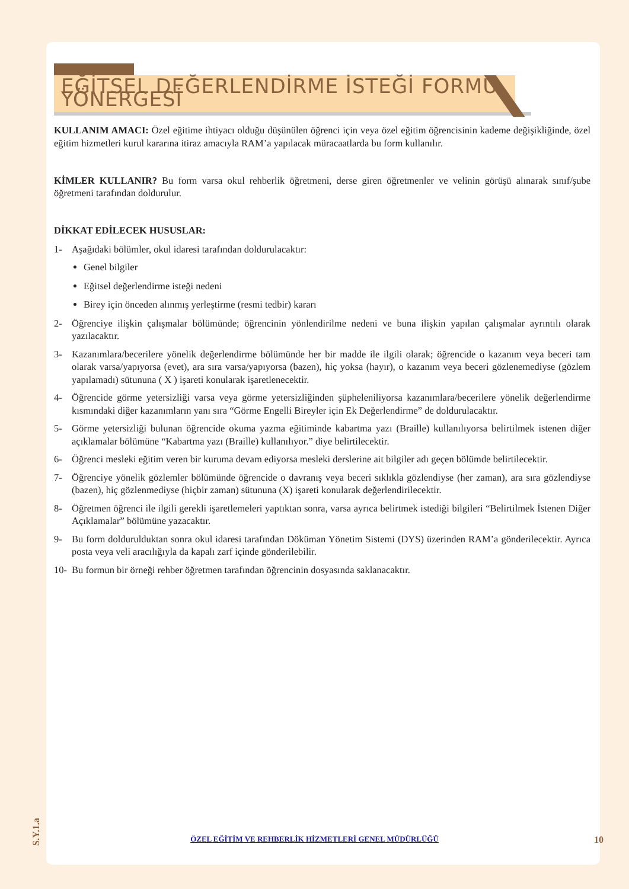EĞİTSEL DEĞERLENDİRME İSTEĞİ FORMU YÖNERGESİ
KULLANIM AMACI: Özel eğitime ihtiyacı olduğu düşünülen öğrenci için veya özel eğitim öğrencisinin kademe değişikliğinde, özel eğitim hizmetleri kurul kararına itiraz amacıyla RAM’a yapılacak müracaatlarda bu form kullanılır.
KİMLER KULLANIR? Bu form varsa okul rehberlik öğretmeni, derse giren öğretmenler ve velinin görüşü alınarak sınıf/şube öğretmeni tarafından doldurulur.
DİKKAT EDİLECEK HUSUSLAR:
1- Aşağıdaki bölümler, okul idaresi tarafından doldurulacaktır:
Genel bilgiler
Eğitsel değerlendirme isteği nedeni
Birey için önceden alınmış yerleştirme (resmi tedbir) kararı
2- Öğrenciye ilişkin çalışmalar bölümünde; öğrencinin yönlendirilme nedeni ve buna ilişkin yapılan çalışmalar ayrıntılı olarak yazılacaktır.
3- Kazanımlara/becerilere yönelik değerlendirme bölümünde her bir madde ile ilgili olarak; öğrencide o kazanım veya beceri tam olarak varsa/yapıyorsa (evet), ara sıra varsa/yapıyorsa (bazen), hiç yoksa (hayır), o kazanım veya beceri gözlenemediyse (gözlem yapılamadı) sütununa ( X ) işareti konularak işaretlenecektir.
4- Öğrencide görme yetersizliği varsa veya görme yetersizliğinden şüpheleniliyorsa kazanımlara/becerilere yönelik değerlendirme kısmındaki diğer kazanımların yanı sıra “Görme Engelli Bireyler için Ek Değerlendirme” de doldurulacaktır.
5- Görme yetersizliği bulunan öğrencide okuma yazma eğitiminde kabartma yazı (Braille) kullanılıyorsa belirtilmek istenen diğer açıklamalar bölümüne “Kabartma yazı (Braille) kullanılıyor.” diye belirtilecektir.
6- Öğrenci mesleki eğitim veren bir kuruma devam ediyorsa mesleki derslerine ait bilgiler adı geçen bölümde belirtilecektir.
7- Öğrenciye yönelik gözlemler bölümünde öğrencide o davranış veya beceri sıklıkla gözlendiyse (her zaman), ara sıra gözlendiyse (bazen), hiç gözlenmediyse (hiçbir zaman) sütununa (X) işareti konularak değerlendirilecektir.
8- Öğretmen öğrenci ile ilgili gerekli işaretlemeleri yaptıktan sonra, varsa ayrıca belirtmek istediği bilgileri “Belirtilmek İstenen Diğer Açıklamalar” bölümüne yazacaktır.
9- Bu form doldurulduktan sonra okul idaresi tarafından Döküman Yönetim Sistemi (DYS) üzerinden RAM’a gönderilecektir. Ayrıca posta veya veli aracılığıyla da kapalı zarf içinde gönderilebilir.
10- Bu formun bir örneği rehber öğretmen tarafından öğrencinin dosyasında saklanacaktır.
S.Y.1.a
ÖZEL EĞİTİM VE REHBERLİK HİZMETLERİ GENEL MÜDÜRLÜĞÜ 10